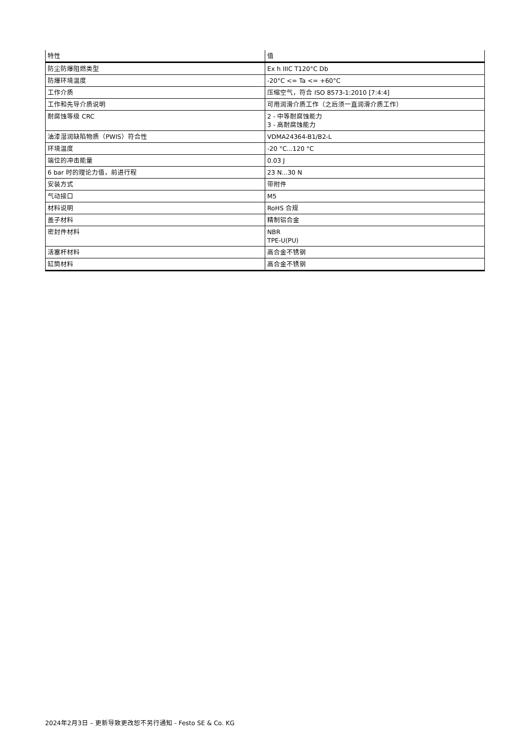| 特性 | 值 |
| --- | --- |
| 防尘防爆阻燃类型 | Ex h IIIC T120°C Db |
| 防爆环境温度 | -20°C <= Ta <= +60°C |
| 工作介质 | 压缩空气，符合 ISO 8573-1:2010 [7:4:4] |
| 工作和先导介质说明 | 可用润滑介质工作（之后须一直润滑介质工作） |
| 耐腐蚀等级 CRC | 2 - 中等耐腐蚀能力 3 - 高耐腐蚀能力 |
| 油漆湿润缺陷物质（PWIS）符合性 | VDMA24364-B1/B2-L |
| 环境温度 | -20 °C...120 °C |
| 端位的冲击能量 | 0.03 J |
| 6 bar 时的理论力值，前进行程 | 23 N...30 N |
| 安装方式 | 带附件 |
| 气动接口 | M5 |
| 材料说明 | RoHS 合规 |
| 盖子材料 | 精制铝合金 |
| 密封件材料 | NBR TPE-U(PU) |
| 活塞杆材料 | 高合金不锈钢 |
| 缸筒材料 | 高合金不锈钢 |
2024年2月3日 – 更新导致更改恕不另行通知 - Festo SE & Co. KG